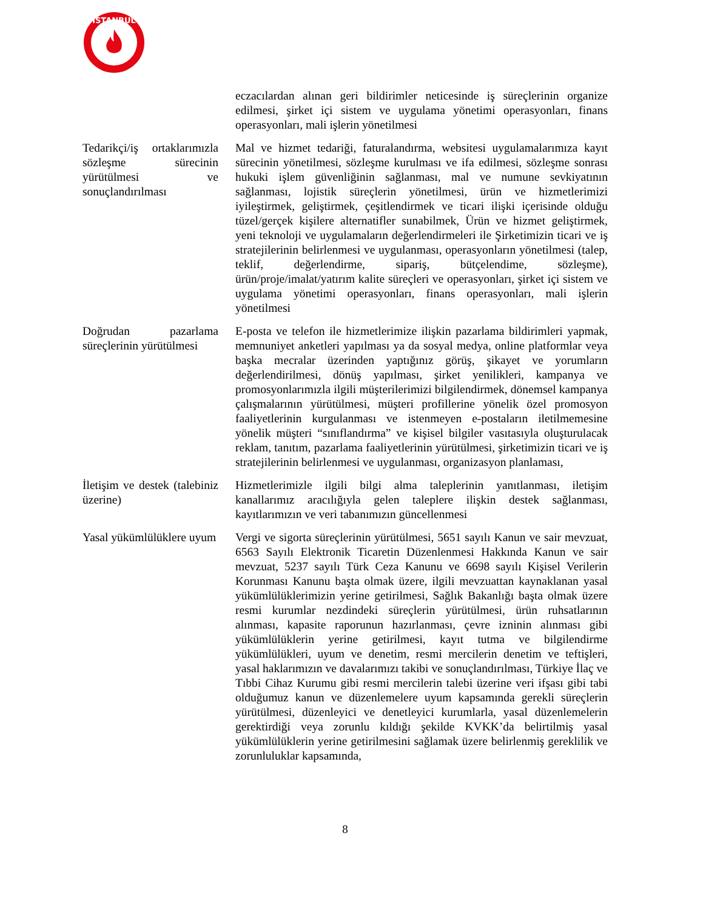İSTANBUL
| | eczacılardan alınan geri bildirimler neticesinde iş süreçlerinin organize edilmesi, şirket içi sistem ve uygulama yönetimi operasyonları, finans operasyonları, mali işlerin yönetilmesi |
| Tedarikçi/iş ortaklarımızla sözleşme sürecinin yürütülmesi ve sonuçlandırılması | Mal ve hizmet tedariği, faturalandırma, websitesi uygulamalarımıza kayıt sürecinin yönetilmesi, sözleşme kurulması ve ifa edilmesi, sözleşme sonrası hukuki işlem güvenliğinin sağlanması, mal ve numune sevkiyatının sağlanması, lojistik süreçlerin yönetilmesi, ürün ve hizmetlerimizi iyileştirmek, geliştirmek, çeşitlendirmek ve ticari ilişki içerisinde olduğu tüzel/gerçek kişilere alternatifler sunabilmek, Ürün ve hizmet geliştirmek, yeni teknoloji ve uygulamaların değerlendirmeleri ile Şirketimizin ticari ve iş stratejilerinin belirlenmesi ve uygulanması, operasyonların yönetilmesi (talep, teklif, değerlendirme, sipariş, bütçelendime, sözleşme), ürün/proje/imalat/yatırım kalite süreçleri ve operasyonları, şirket içi sistem ve uygulama yönetimi operasyonları, finans operasyonları, mali işlerin yönetilmesi |
| Doğrudan pazarlama süreçlerinin yürütülmesi | E-posta ve telefon ile hizmetlerimize ilişkin pazarlama bildirimleri yapmak, memnuniyet anketleri yapılması ya da sosyal medya, online platformlar veya başka mecralar üzerinden yaptığınız görüş, şikayet ve yorumların değerlendirilmesi, dönüş yapılması, şirket yenilikleri, kampanya ve promosyonlarımızla ilgili müşterilerimizi bilgilendirmek, dönemsel kampanya çalışmalarının yürütülmesi, müşteri profillerine yönelik özel promosyon faaliyetlerinin kurgulanması ve istenmeyen e-postaların iletilmemesine yönelik müşteri “sınıflandırma” ve kişisel bilgiler vasıtasıyla oluşturulacak reklam, tanıtım, pazarlama faaliyetlerinin yürütülmesi, şirketimizin ticari ve iş stratejilerinin belirlenmesi ve uygulanması, organizasyon planlaması, |
| İletişim ve destek (talebiniz üzerine) | Hizmetlerimizle ilgili bilgi alma taleplerinin yanıtlanması, iletişim kanallarımız aracılığıyla gelen taleplere ilişkin destek sağlanması, kayıtlarımızın ve veri tabanımızın güncellenmesi |
| Yasal yükümlülüklere uyum | Vergi ve sigorta süreçlerinin yürütülmesi, 5651 sayılı Kanun ve sair mevzuat, 6563 Sayılı Elektronik Ticaretin Düzenlenmesi Hakkında Kanun ve sair mevzuat, 5237 sayılı Türk Ceza Kanunu ve 6698 sayılı Kişisel Verilerin Korunması Kanunu başta olmak üzere, ilgili mevzuattan kaynaklanan yasal yükümlülüklerimizin yerine getirilmesi, Sağlık Bakanlığı başta olmak üzere resmi kurumlar nezdindeki süreçlerin yürütülmesi, ürün ruhsatlarının alınması, kapasite raporunun hazırlanması, çevre izninin alınması gibi yükümlülüklerin yerine getirilmesi, kayıt tutma ve bilgilendirme yükümlülükleri, uyum ve denetim, resmi mercilerin denetim ve teftişleri, yasal haklarımızın ve davalarımızı takibi ve sonuçlandırılması, Türkiye İlaç ve Tıbbi Cihaz Kurumu gibi resmi mercilerin talebi üzerine veri ifşası gibi tabi olduğumuz kanun ve düzenlemelere uyum kapsamında gerekli süreçlerin yürütülmesi, düzenleyici ve denetleyici kurumlarla, yasal düzenlemelerin gerektirdiği veya zorunlu kıldığı şekilde KVKK’da belirtilmiş yasal yükümlülüklerin yerine getirilmesini sağlamak üzere belirlenmiş gereklilik ve zorunluluklar kapsamında, |
8